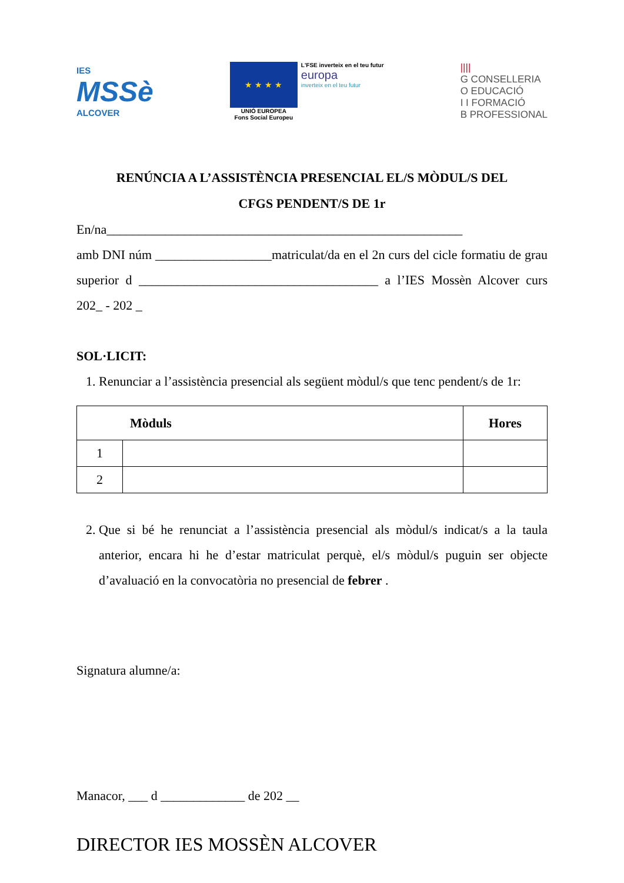IES
MSSè
ALCOVER
★ ★ ★ ★
UNIÓ EUROPEA
Fons Social Europeu
L'FSE inverteix en el teu futur
europa
inverteix en el teu futur
||||
G CONSELLERIA
O EDUCACIÓ
I I FORMACIÓ
B PROFESSIONAL
RENÚNCIA A L’ASSISTÈNCIA PRESENCIAL EL/S MÒDUL/S DEL
CFGS PENDENT/S DE 1r
En/na_______________________________________________________
amb DNI núm __________________matriculat/da en el 2n curs del cicle formatiu de grau superior d _____________________________________ a l’IES Mossèn Alcover curs 202_ - 202 _
SOL·LICIT:
1. Renunciar a l’assistència presencial als següent mòdul/s que tenc pendent/s de 1r:
| Mòduls | | Hores |
| --- | --- | --- |
| 1 | | |
| 2 | | |
2. Que si bé he renunciat a l’assistència presencial als mòdul/s indicat/s a la taula anterior, encara hi he d’estar matriculat perquè, el/s mòdul/s puguin ser objecte d’avaluació en la convocatòria no presencial de febrer .
Signatura alumne/a:
Manacor, ___ d _____________ de 202 __
DIRECTOR IES MOSSÈN ALCOVER